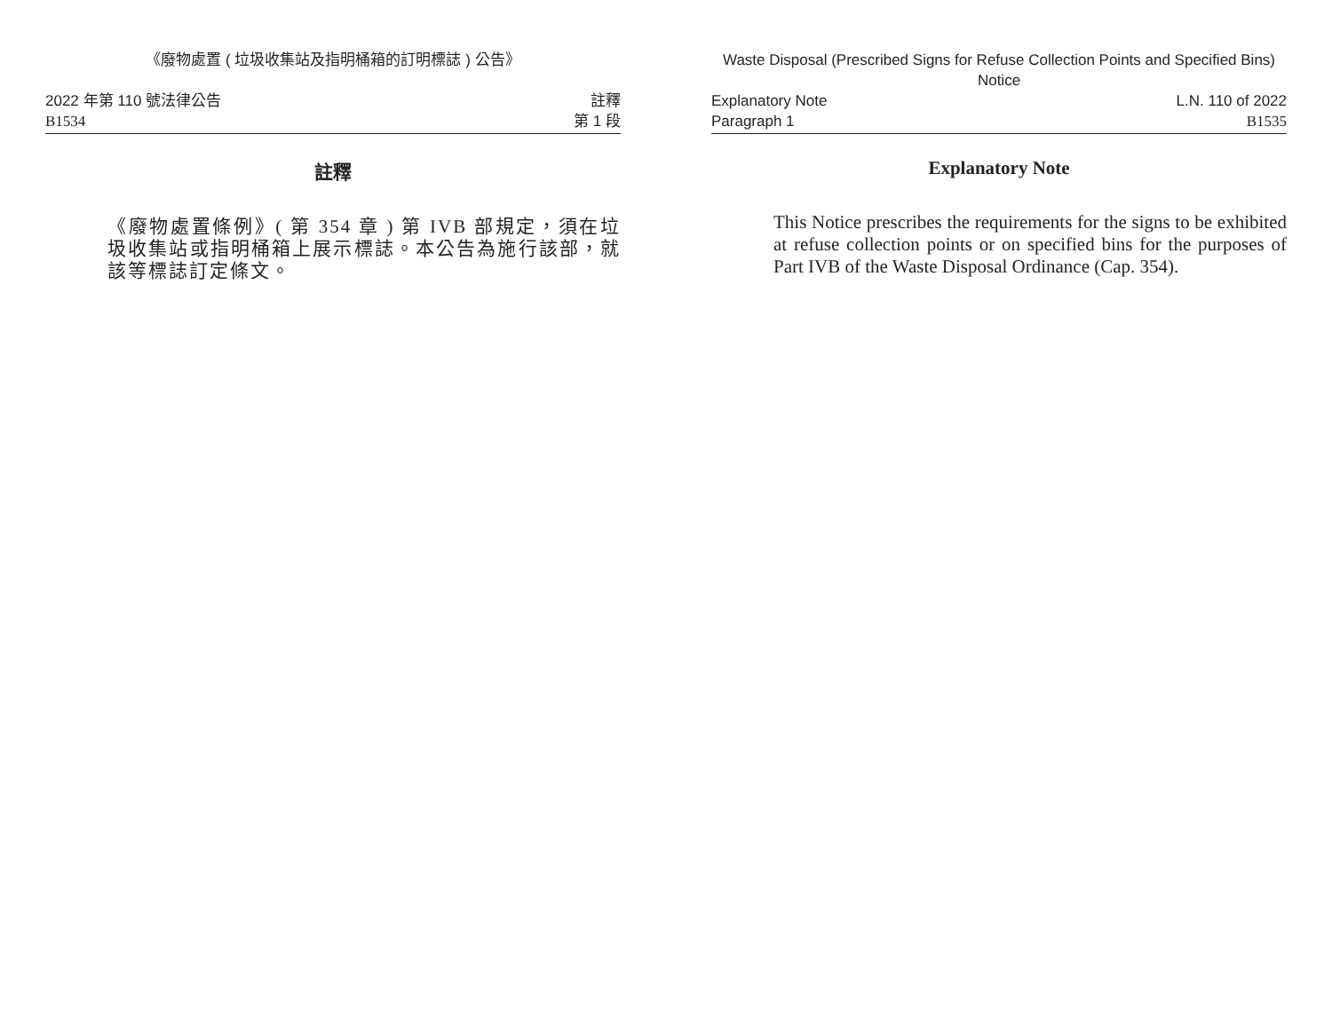《廢物處置 ( 垃圾收集站及指明桶箱的訂明標誌 ) 公告》
2022 年第 110 號法律公告
B1534
註釋
第 1 段
註釋
《廢物處置條例》( 第 354 章 ) 第 IVB 部規定，須在垃圾收集站或指明桶箱上展示標誌。本公告為施行該部，就該等標誌訂定條文。
Waste Disposal (Prescribed Signs for Refuse Collection Points and Specified Bins) Notice
Explanatory Note
Paragraph 1
L.N. 110 of 2022
B1535
Explanatory Note
This Notice prescribes the requirements for the signs to be exhibited at refuse collection points or on specified bins for the purposes of Part IVB of the Waste Disposal Ordinance (Cap. 354).